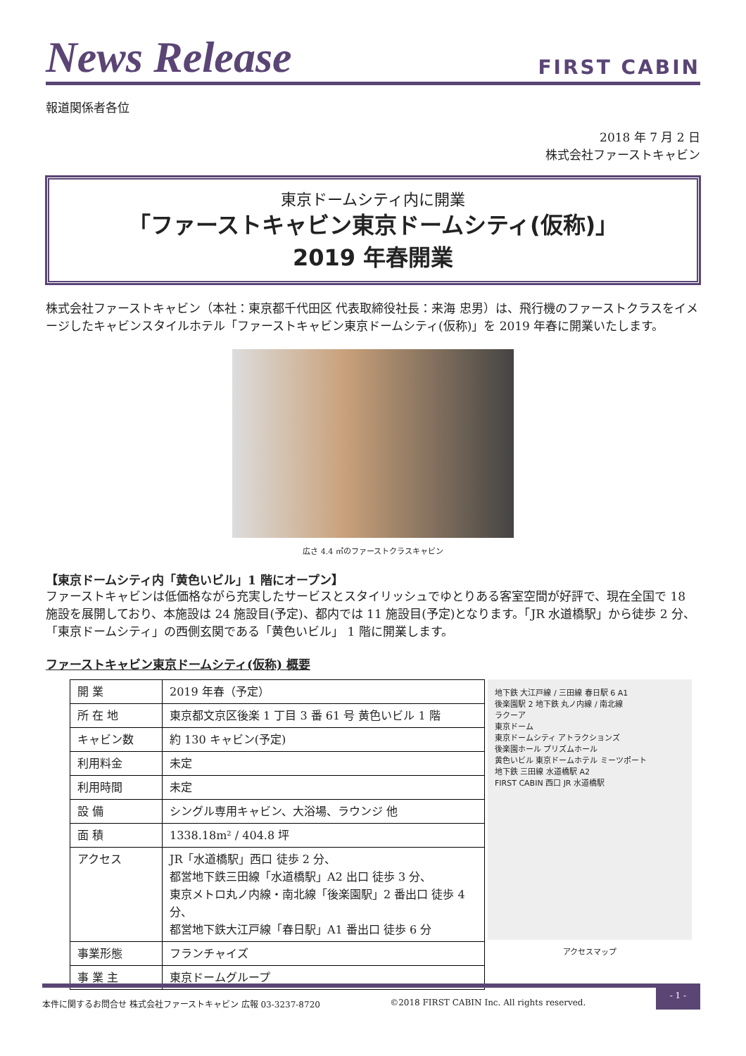News Release
FIRST CABIN
報道関係者各位
2018 年 7 月 2 日
株式会社ファーストキャビン
東京ドームシティ内に開業
「ファーストキャビン東京ドームシティ(仮称)」
2019 年春開業
株式会社ファーストキャビン（本社：東京都千代田区 代表取締役社長：来海 忠男）は、飛行機のファーストクラスをイメージしたキャビンスタイルホテル「ファーストキャビン東京ドームシティ(仮称)」を 2019 年春に開業いたします。
広さ 4.4 ㎡のファーストクラスキャビン
【東京ドームシティ内「黄色いビル」1 階にオープン】
ファーストキャビンは低価格ながら充実したサービスとスタイリッシュでゆとりある客室空間が好評で、現在全国で 18 施設を展開しており、本施設は 24 施設目(予定)、都内では 11 施設目(予定)となります。「JR 水道橋駅」から徒歩 2 分、「東京ドームシティ」の西側玄関である「黄色いビル」 1 階に開業します。
ファーストキャビン東京ドームシティ(仮称) 概要
| 開 業 | 2019 年春（予定） |
| 所 在 地 | 東京都文京区後楽 1 丁目 3 番 61 号 黄色いビル 1 階 |
| キャビン数 | 約 130 キャビン(予定) |
| 利用料金 | 未定 |
| 利用時間 | 未定 |
| 設 備 | シングル専用キャビン、大浴場、ラウンジ 他 |
| 面 積 | 1338.18m² / 404.8 坪 |
| アクセス | JR「水道橋駅」西口 徒歩 2 分、 都営地下鉄三田線「水道橋駅」A2 出口 徒歩 3 分、 東京メトロ丸ノ内線・南北線「後楽園駅」2 番出口 徒歩 4 分、 都営地下鉄大江戸線「春日駅」A1 番出口 徒歩 6 分 |
| 事業形態 | フランチャイズ |
| 事 業 主 | 東京ドームグループ |
地下鉄 大江戸線 / 三田線 春日駅 6 A1
後楽園駅 2 地下鉄 丸ノ内線 / 南北線
ラクーア
東京ドーム
東京ドームシティ アトラクションズ
後楽園ホール プリズムホール
黄色いビル 東京ドームホテル ミーツポート
地下鉄 三田線 水道橋駅 A2
FIRST CABIN 西口 JR 水道橋駅
アクセスマップ
本件に関するお問合せ 株式会社ファーストキャビン 広報 03-3237-8720 ©2018 FIRST CABIN Inc. All rights reserved. - 1 -